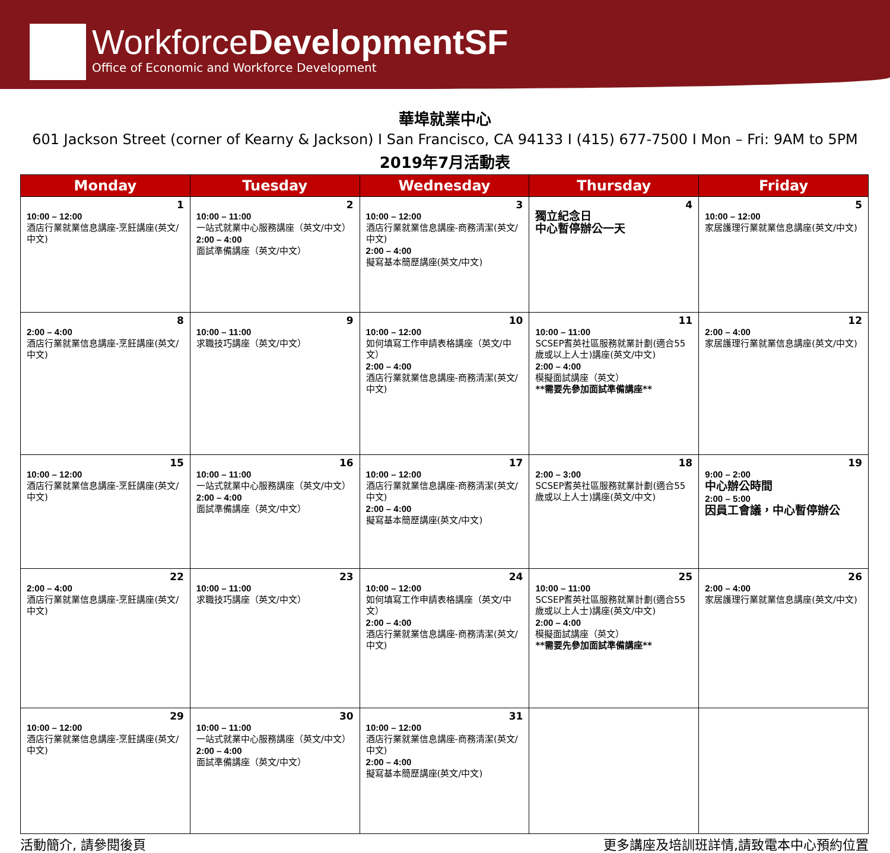WorkforceDevelopmentSF
Office of Economic and Workforce Development
華埠就業中心
601 Jackson Street (corner of Kearny & Jackson) I San Francisco, CA 94133 I (415) 677-7500 I Mon – Fri: 9AM to 5PM
2019年7月活動表
| Monday | Tuesday | Wednesday | Thursday | Friday |
| --- | --- | --- | --- | --- |
| 1 10:00 – 12:00 酒店行業就業信息講座-烹飪講座(英文/中文) | 2 10:00 – 11:00 一站式就業中心服務講座（英文/中文） 2:00 – 4:00 面試準備講座（英文/中文） | 3 10:00 – 12:00 酒店行業就業信息講座-商務清潔(英文/中文) 2:00 – 4:00 擬寫基本簡歷講座(英文/中文) | 4 獨立紀念日 中心暫停辦公一天 | 5 10:00 – 12:00 家居護理行業就業信息講座(英文/中文) |
| 8 2:00 – 4:00 酒店行業就業信息講座-烹飪講座(英文/中文) | 9 10:00 – 11:00 求職技巧講座（英文/中文） | 10 10:00 – 12:00 如何填寫工作申請表格講座（英文/中文） 2:00 – 4:00 酒店行業就業信息講座-商務清潔(英文/中文) | 11 10:00 – 11:00 SCSEP耆英社區服務就業計劃(適合55歲或以上人士)講座(英文/中文) 2:00 – 4:00 模擬面試講座（英文） **需要先參加面試準備講座** | 12 2:00 – 4:00 家居護理行業就業信息講座(英文/中文) |
| 15 10:00 – 12:00 酒店行業就業信息講座-烹飪講座(英文/中文) | 16 10:00 – 11:00 一站式就業中心服務講座（英文/中文） 2:00 – 4:00 面試準備講座（英文/中文） | 17 10:00 – 12:00 酒店行業就業信息講座-商務清潔(英文/中文) 2:00 – 4:00 擬寫基本簡歷講座(英文/中文) | 18 2:00 – 3:00 SCSEP耆英社區服務就業計劃(適合55歲或以上人士)講座(英文/中文) | 19 9:00 – 2:00 中心辦公時間 2:00 – 5:00 因員工會議，中心暫停辦公 |
| 22 2:00 – 4:00 酒店行業就業信息講座-烹飪講座(英文/中文) | 23 10:00 – 11:00 求職技巧講座（英文/中文） | 24 10:00 – 12:00 如何填寫工作申請表格講座（英文/中文） 2:00 – 4:00 酒店行業就業信息講座-商務清潔(英文/中文) | 25 10:00 – 11:00 SCSEP耆英社區服務就業計劃(適合55歲或以上人士)講座(英文/中文) 2:00 – 4:00 模擬面試講座（英文） **需要先參加面試準備講座** | 26 2:00 – 4:00 家居護理行業就業信息講座(英文/中文) |
| 29 10:00 – 12:00 酒店行業就業信息講座-烹飪講座(英文/中文) | 30 10:00 – 11:00 一站式就業中心服務講座（英文/中文） 2:00 – 4:00 面試準備講座（英文/中文） | 31 10:00 – 12:00 酒店行業就業信息講座-商務清潔(英文/中文) 2:00 – 4:00 擬寫基本簡歷講座(英文/中文) | | |
活動簡介, 請參閱後頁 更多講座及培訓班詳情,請致電本中心預約位置